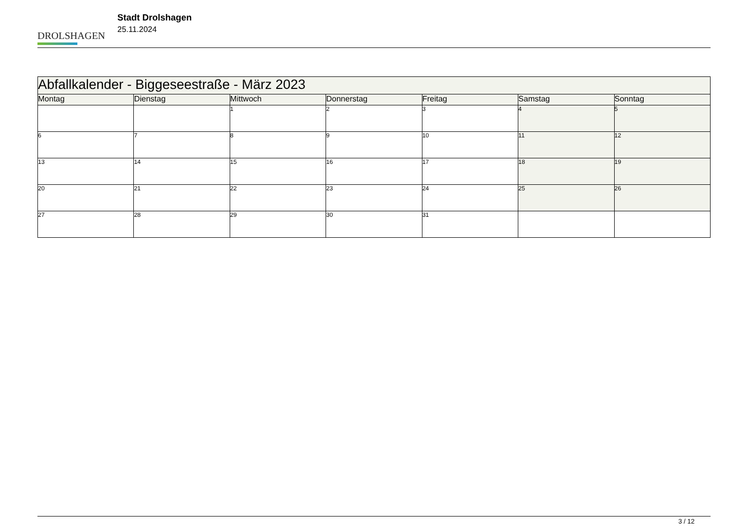DROLSHAGEN
Stadt Drolshagen
25.11.2024
| Abfallkalender - Biggeseestraße - März 2023 | | | | | | |
| --- | --- | --- | --- | --- | --- | --- |
| Montag | Dienstag | Mittwoch | Donnerstag | Freitag | Samstag | Sonntag |
| | | 1 | 2 | 3 | 4 | 5 |
| 6 | 7 | 8 | 9 | 10 | 11 | 12 |
| 13 | 14 | 15 | 16 | 17 | 18 | 19 |
| 20 | 21 | 22 | 23 | 24 | 25 | 26 |
| 27 | 28 | 29 | 30 | 31 | | |
3 / 12